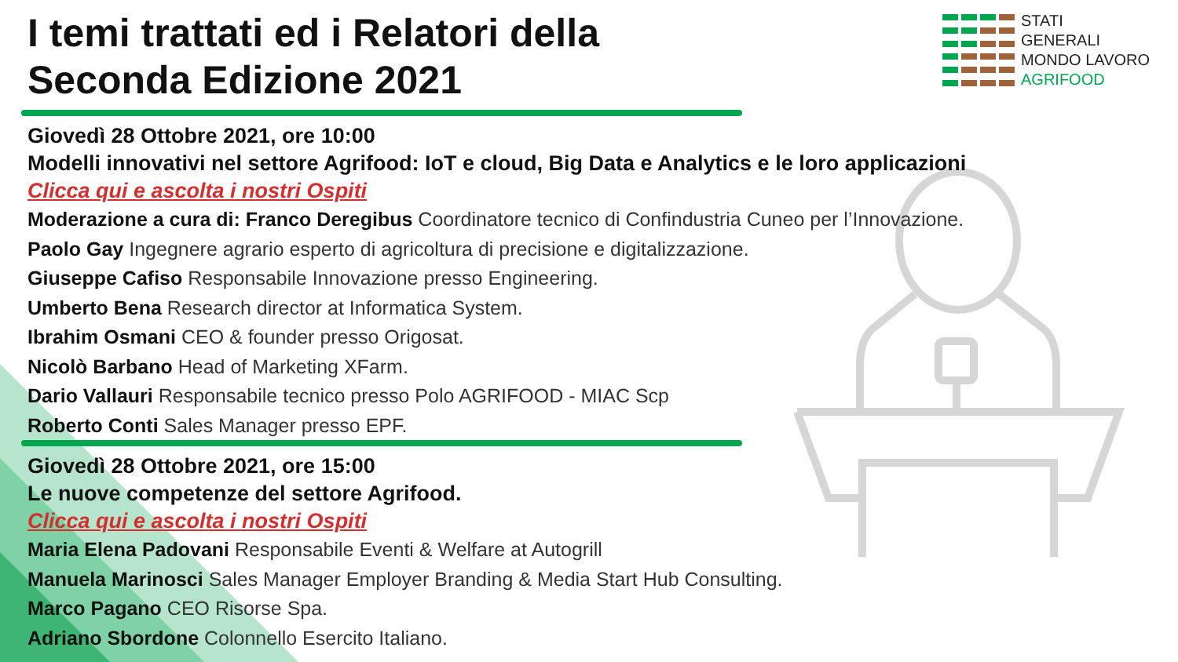STATI
GENERALI
MONDO LAVORO
AGRIFOOD
I temi trattati ed i Relatori della
Seconda Edizione 2021
Giovedì 28 Ottobre 2021, ore 10:00
Modelli innovativi nel settore Agrifood: IoT e cloud, Big Data e Analytics e le loro applicazioni
Clicca qui e ascolta i nostri Ospiti
Moderazione a cura di: Franco Deregibus Coordinatore tecnico di Confindustria Cuneo per l’Innovazione.
Paolo Gay Ingegnere agrario esperto di agricoltura di precisione e digitalizzazione.
Giuseppe Cafiso Responsabile Innovazione presso Engineering.
Umberto Bena Research director at Informatica System.
Ibrahim Osmani CEO & founder presso Origosat.
Nicolò Barbano Head of Marketing XFarm.
Dario Vallauri Responsabile tecnico presso Polo AGRIFOOD - MIAC Scp
Roberto Conti Sales Manager presso EPF.
Giovedì 28 Ottobre 2021, ore 15:00
Le nuove competenze del settore Agrifood.
Clicca qui e ascolta i nostri Ospiti
Maria Elena Padovani Responsabile Eventi & Welfare at Autogrill
Manuela Marinosci Sales Manager Employer Branding & Media Start Hub Consulting.
Marco Pagano CEO Risorse Spa.
Adriano Sbordone Colonnello Esercito Italiano.